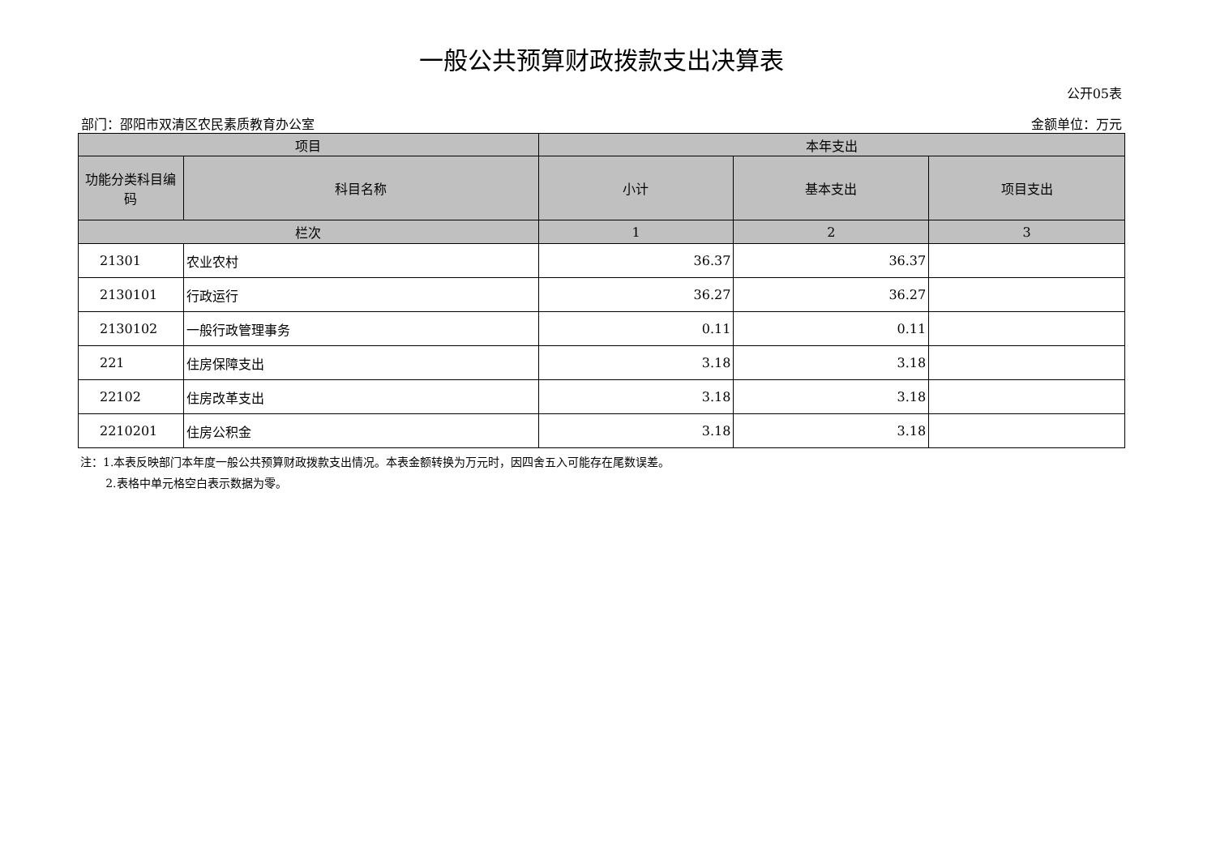一般公共预算财政拨款支出决算表
公开05表
部门：邵阳市双清区农民素质教育办公室 金额单位：万元
| 项目 | | 本年支出 | | |
| --- | --- | --- | --- | --- |
| 功能分类科目编码 | 科目名称 | 小计 | 基本支出 | 项目支出 |
| 栏次 | | 1 | 2 | 3 |
| 21301 | 农业农村 | 36.37 | 36.37 | |
| 2130101 | 行政运行 | 36.27 | 36.27 | |
| 2130102 | 一般行政管理事务 | 0.11 | 0.11 | |
| 221 | 住房保障支出 | 3.18 | 3.18 | |
| 22102 | 住房改革支出 | 3.18 | 3.18 | |
| 2210201 | 住房公积金 | 3.18 | 3.18 | |
注：1.本表反映部门本年度一般公共预算财政拨款支出情况。本表金额转换为万元时，因四舍五入可能存在尾数误差。
2.表格中单元格空白表示数据为零。